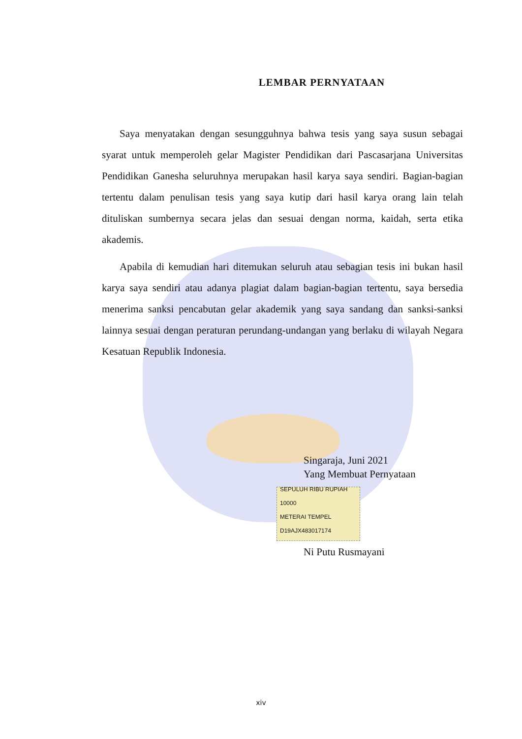LEMBAR PERNYATAAN
Saya menyatakan dengan sesungguhnya bahwa tesis yang saya susun sebagai syarat untuk memperoleh gelar Magister Pendidikan dari Pascasarjana Universitas Pendidikan Ganesha seluruhnya merupakan hasil karya saya sendiri. Bagian-bagian tertentu dalam penulisan tesis yang saya kutip dari hasil karya orang lain telah dituliskan sumbernya secara jelas dan sesuai dengan norma, kaidah, serta etika akademis.
Apabila di kemudian hari ditemukan seluruh atau sebagian tesis ini bukan hasil karya saya sendiri atau adanya plagiat dalam bagian-bagian tertentu, saya bersedia menerima sanksi pencabutan gelar akademik yang saya sandang dan sanksi-sanksi lainnya sesuai dengan peraturan perundang-undangan yang berlaku di wilayah Negara Kesatuan Republik Indonesia.
Singaraja, Juni 2021
Yang Membuat Pernyataan
SEPULUH RIBU RUPIAH 10000
METERAI TEMPEL
D19AJX483017174
Ni Putu Rusmayani
xiv